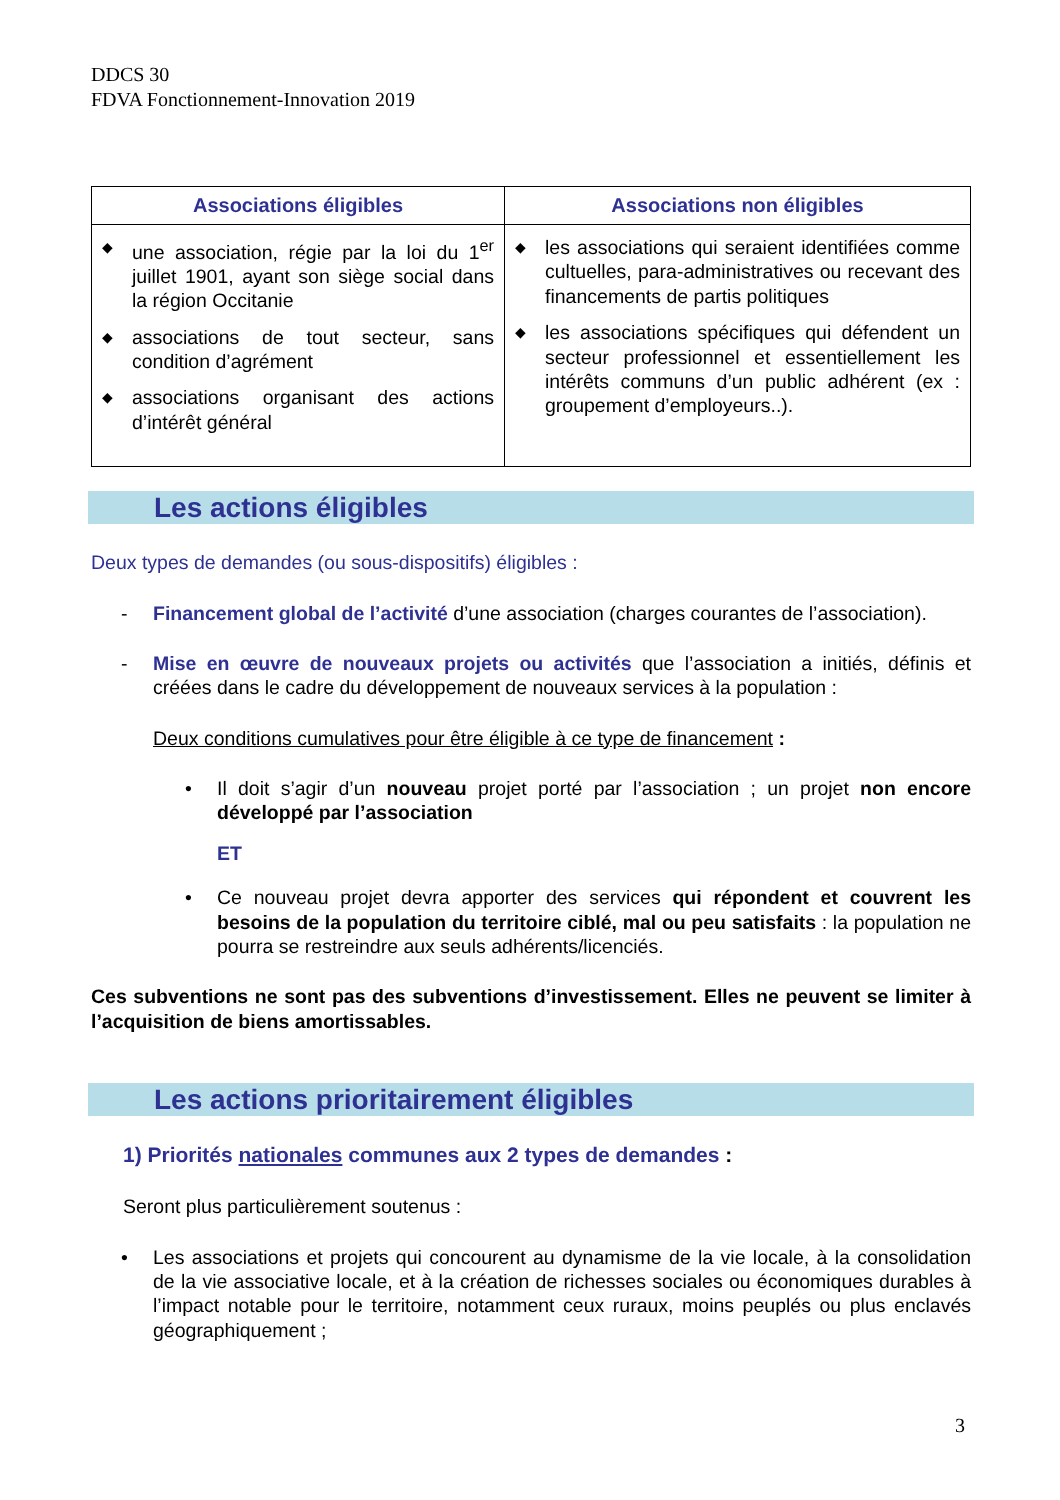DDCS 30
FDVA Fonctionnement-Innovation 2019
| Associations éligibles | Associations non éligibles |
| --- | --- |
| ◆ une association, régie par la loi du 1<sup>er</sup> juillet 1901, ayant son siège social dans la région Occitanie ◆ associations de tout secteur, sans condition d’agrément ◆ associations organisant des actions d’intérêt général | ◆ les associations qui seraient identifiées comme cultuelles, para-administratives ou recevant des financements de partis politiques ◆ les associations spécifiques qui défendent un secteur professionnel et essentiellement les intérêts communs d’un public adhérent (ex : groupement d’employeurs..). |
Les actions éligibles
Deux types de demandes (ou sous-dispositifs) éligibles :
- Financement global de l’activité d’une association (charges courantes de l’association).
- Mise en œuvre de nouveaux projets ou activités que l’association a initiés, définis et créées dans le cadre du développement de nouveaux services à la population :
Deux conditions cumulatives pour être éligible à ce type de financement :
• Il doit s’agir d’un nouveau projet porté par l’association ; un projet non encore développé par l’association
ET
• Ce nouveau projet devra apporter des services qui répondent et couvrent les besoins de la population du territoire ciblé, mal ou peu satisfaits : la population ne pourra se restreindre aux seuls adhérents/licenciés.
Ces subventions ne sont pas des subventions d’investissement. Elles ne peuvent se limiter à l’acquisition de biens amortissables.
Les actions prioritairement éligibles
1) Priorités nationales communes aux 2 types de demandes :
Seront plus particulièrement soutenus :
• Les associations et projets qui concourent au dynamisme de la vie locale, à la consolidation de la vie associative locale, et à la création de richesses sociales ou économiques durables à l’impact notable pour le territoire, notamment ceux ruraux, moins peuplés ou plus enclavés géographiquement ;
3